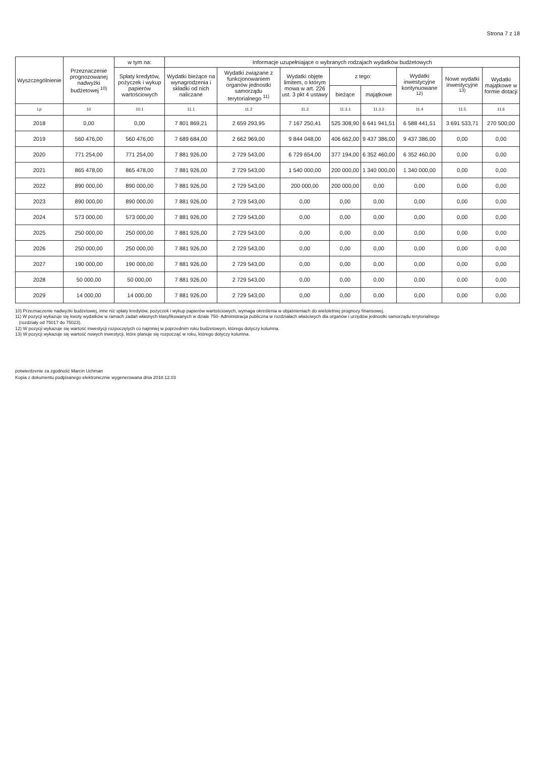Strona 7 z 18
| Wyszczególnienie | Przeznaczenie prognozowanej nadwyżki budżetowej <sup>10)</sup> | w tym na: | Informacje uzupełniające o wybranych rodzajach wydatków budżetowych | | | | | | | |
| --- | --- | --- | --- | --- | --- | --- | --- | --- | --- | --- |
| | | Spłaty kredytów, pożyczek i wykup papierów wartościowych | Wydatki bieżące na wynagrodzenia i składki od nich naliczane | Wydatki związane z funkcjonowaniem organów jednostki samorządu terytorialnego <sup>11)</sup> | Wydatki objęte limitem, o którym mowa w art. 226 ust. 3 pkt 4 ustawy | z tego: | | Wydatki inwestycyjne kontynuowane <sup>12)</sup> | Nowe wydatki inwestycyjne <sup>13)</sup> | Wydatki majątkowe w formie dotacji |
| | | | | | | bieżące | majątkowe | | | |
| Lp | 10 | 10.1 | 11.1 | 11.2 | 11.3 | 11.3.1 | 11.3.2 | 11.4 | 11.5 | 11.6 |
| 2018 | 0,00 | 0,00 | 7 801 869,21 | 2 659 293,95 | 7 167 250,41 | 525 308,90 | 6 641 941,51 | 6 588 441,51 | 3 691 533,71 | 270 500,00 |
| 2019 | 560 476,00 | 560 476,00 | 7 689 684,00 | 2 662 969,00 | 9 844 048,00 | 406 662,00 | 9 437 386,00 | 9 437 386,00 | 0,00 | 0,00 |
| 2020 | 771 254,00 | 771 254,00 | 7 881 926,00 | 2 729 543,00 | 6 729 654,00 | 377 194,00 | 6 352 460,00 | 6 352 460,00 | 0,00 | 0,00 |
| 2021 | 865 478,00 | 865 478,00 | 7 881 926,00 | 2 729 543,00 | 1 540 000,00 | 200 000,00 | 1 340 000,00 | 1 340 000,00 | 0,00 | 0,00 |
| 2022 | 890 000,00 | 890 000,00 | 7 881 926,00 | 2 729 543,00 | 200 000,00 | 200 000,00 | 0,00 | 0,00 | 0,00 | 0,00 |
| 2023 | 890 000,00 | 890 000,00 | 7 881 926,00 | 2 729 543,00 | 0,00 | 0,00 | 0,00 | 0,00 | 0,00 | 0,00 |
| 2024 | 573 000,00 | 573 000,00 | 7 881 926,00 | 2 729 543,00 | 0,00 | 0,00 | 0,00 | 0,00 | 0,00 | 0,00 |
| 2025 | 250 000,00 | 250 000,00 | 7 881 926,00 | 2 729 543,00 | 0,00 | 0,00 | 0,00 | 0,00 | 0,00 | 0,00 |
| 2026 | 250 000,00 | 250 000,00 | 7 881 926,00 | 2 729 543,00 | 0,00 | 0,00 | 0,00 | 0,00 | 0,00 | 0,00 |
| 2027 | 190 000,00 | 190 000,00 | 7 881 926,00 | 2 729 543,00 | 0,00 | 0,00 | 0,00 | 0,00 | 0,00 | 0,00 |
| 2028 | 50 000,00 | 50 000,00 | 7 881 926,00 | 2 729 543,00 | 0,00 | 0,00 | 0,00 | 0,00 | 0,00 | 0,00 |
| 2029 | 14 000,00 | 14 000,00 | 7 881 926,00 | 2 729 543,00 | 0,00 | 0,00 | 0,00 | 0,00 | 0,00 | 0,00 |
10) Przeznaczenie nadwyżki budżetowej, inne niż spłaty kredytów, pożyczek i wykup papierów wartościowych, wymaga określenia w objaśnieniach do wieloletniej prognozy finansowej.
11) W pozycji wykazuje się kwoty wydatków w ramach zadań własnych klasyfikowanych w dziale 750- Administracja publiczna w rozdziałach właściwych dla organów i urzędów jednostki samorządu terytorialnego
(rozdziały od 75017 do 75023).
12) W pozycji wykazuje się wartość inwestycji rozpoczętych co najmniej w poprzednim roku budżetowym, którego dotyczy kolumna.
13) W pozycji wykazuje się wartość nowych inwestycji, które planuje się rozpocząć w roku, którego dotyczy kolumna.
potwierdzenie za zgodność Marcin Uchman
Kopia z dokumentu podpisanego elektronicznie wygenerowana dnia 2018.12.03